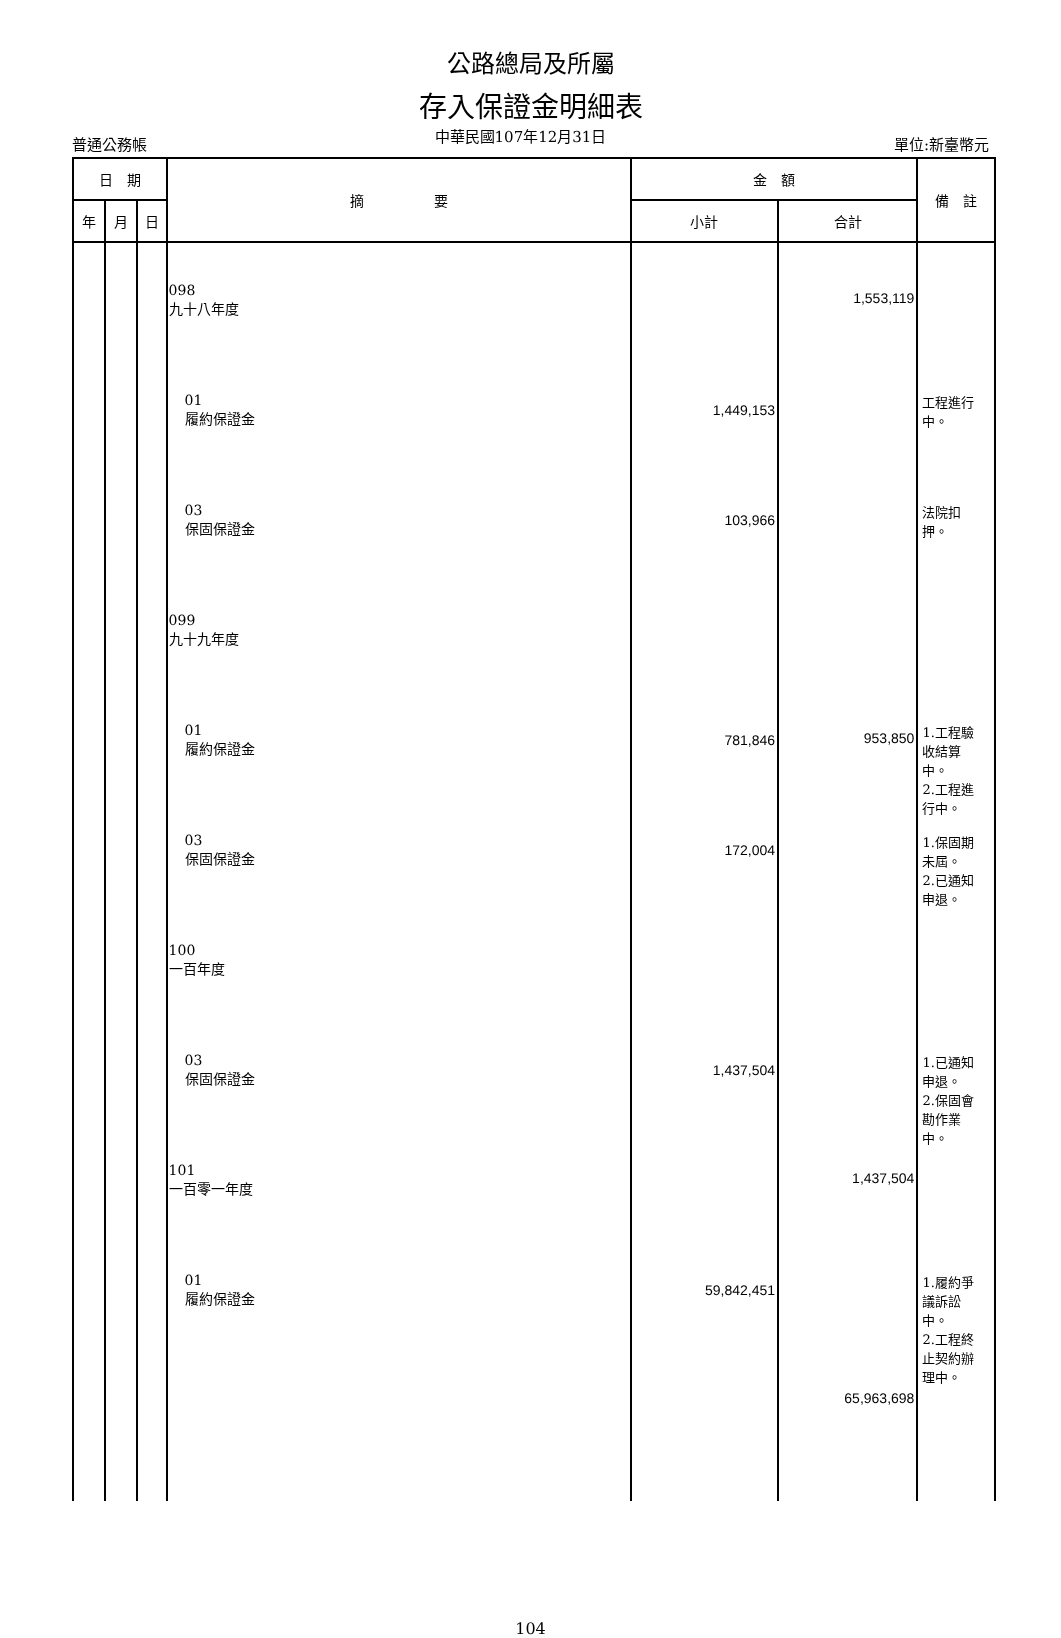公路總局及所屬
存入保證金明細表
普通公務帳 單位:新臺幣元
中華民國107年12月31日
| 日 期 | | | 摘 要 | 金 額 | | 備 註 |
| --- | --- | --- | --- | --- | --- | --- |
| 年 | 月 | 日 | | 小計 | 合計 | |
| | | | 098 九十八年度 01 履約保證金 03 保固保證金 099 九十九年度 01 履約保證金 03 保固保證金 100 一百年度 03 保固保證金 101 一百零一年度 01 履約保證金 | 1,449,153 103,966 781,846 172,004 1,437,504 59,842,451 | 1,553,119 953,850 1,437,504 65,963,698 | 工程進行 中。 法院扣 押。 1.工程驗 收結算 中。 2.工程進 行中。 1.保固期 未屆。 2.已通知 申退。 1.已通知 申退。 2.保固會 勘作業 中。 1.履約爭 議訴訟 中。 2.工程終 止契約辦 理中。 |
104